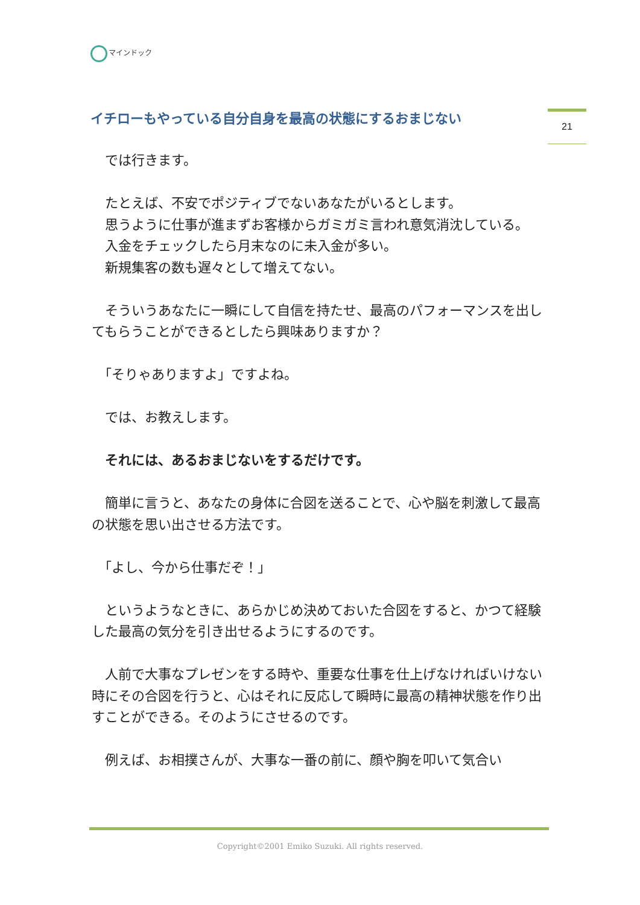マインドック
イチローもやっている自分自身を最高の状態にするおまじない
21
　では行きます。
　たとえば、不安でポジティブでないあなたがいるとします。
　思うように仕事が進まずお客様からガミガミ言われ意気消沈している。
　入金をチェックしたら月末なのに未入金が多い。
　新規集客の数も遅々として増えてない。
　そういうあなたに一瞬にして自信を持たせ、最高のパフォーマンスを出してもらうことができるとしたら興味ありますか？
　「そりゃありますよ」ですよね。
　では、お教えします。
　それには、あるおまじないをするだけです。
　簡単に言うと、あなたの身体に合図を送ることで、心や脳を刺激して最高の状態を思い出させる方法です。
　「よし、今から仕事だぞ！」
　というようなときに、あらかじめ決めておいた合図をすると、かつて経験した最高の気分を引き出せるようにするのです。
　人前で大事なプレゼンをする時や、重要な仕事を仕上げなければいけない時にその合図を行うと、心はそれに反応して瞬時に最高の精神状態を作り出すことができる。そのようにさせるのです。
　例えば、お相撲さんが、大事な一番の前に、顔や胸を叩いて気合い
Copyright©2001 Emiko Suzuki. All rights reserved.